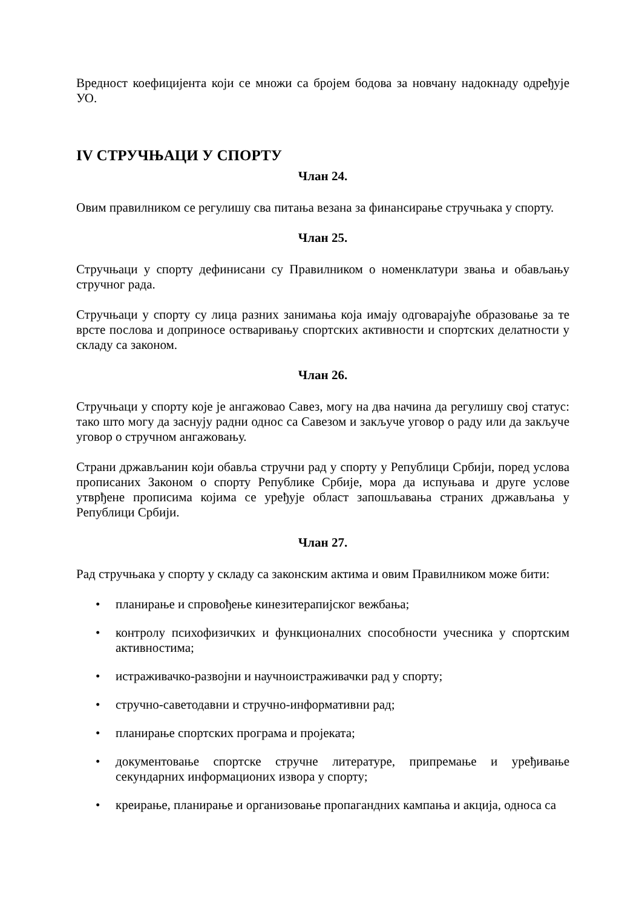Вредност коефицијента који се множи са бројем бодова за новчану надокнаду одређује УО.
IV СТРУЧЊАЦИ У СПОРТУ
Члан 24.
Овим правилником се регулишу сва питања везана за финансирање стручњака у спорту.
Члан 25.
Стручњаци у спорту дефинисани су Правилником о номенклатури звања и обављању стручног рада.
Стручњаци у спорту су лица разних занимања која имају одговарајуће образовање за те врсте послова и доприносе остваривању спортских активности и спортских делатности у складу са законом.
Члан 26.
Стручњаци у спорту које је ангажовао Савез, могу на два начина да регулишу свој статус: тако што могу да заснују радни однос са Савезом и закључе уговор о раду или да закључе уговор о стручном ангажовању.
Страни држављанин који обавља стручни рад у спорту у Републици Србији, поред услова прописаних Законом о спорту Републике Србије, мора да испуњава и друге услове утврђене прописима којима се уређује област запошљавања страних држављања у Републици Србији.
Члан 27.
Рад стручњака у спорту у складу са законским актима и овим Правилником може бити:
• планирање и спровођење кинезитерапијског вежбања;
• контролу психофизичких и функционалних способности учесника у спортским активностима;
• истраживачко-развојни и научноистраживачки рад у спорту;
• стручно-саветодавни и стручно-информативни рад;
• планирање спортских програма и пројеката;
• документовање спортске стручне литературе, припремање и уређивање секундарних информационих извора у спорту;
• креирање, планирање и организовање пропагандних кампања и акција, односа са